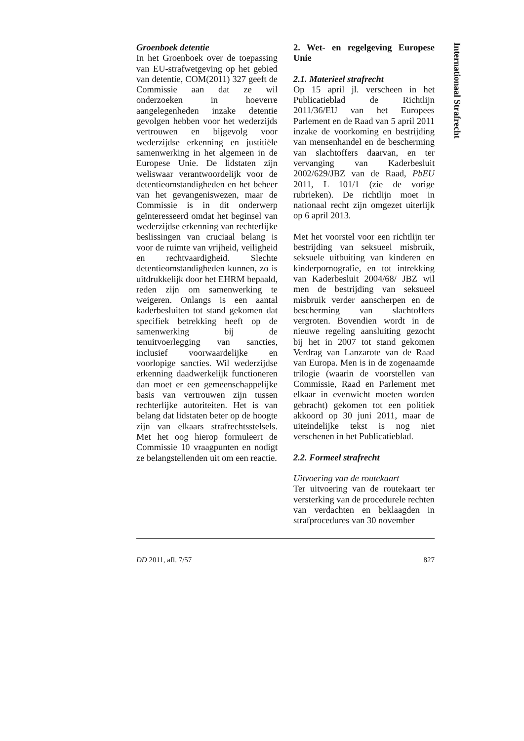Groenboek detentie
In het Groenboek over de toepassing van EU-strafwetgeving op het gebied van detentie, COM(2011) 327 geeft de Commissie aan dat ze wil onderzoeken in hoeverre aangelegenheden inzake detentie gevolgen hebben voor het wederzijds vertrouwen en bijgevolg voor wederzijdse erkenning en justitiële samenwerking in het algemeen in de Europese Unie. De lidstaten zijn weliswaar verantwoordelijk voor de detentieomstandigheden en het beheer van het gevangeniswezen, maar de Commissie is in dit onderwerp geïnteresseerd omdat het beginsel van wederzijdse erkenning van rechterlijke beslissingen van cruciaal belang is voor de ruimte van vrijheid, veiligheid en rechtvaardigheid. Slechte detentieomstandigheden kunnen, zo is uitdrukkelijk door het EHRM bepaald, reden zijn om samenwerking te weigeren. Onlangs is een aantal kaderbesluiten tot stand gekomen dat specifiek betrekking heeft op de samenwerking bij de tenuitvoerlegging van sancties, inclusief voorwaardelijke en voorlopige sancties. Wil wederzijdse erkenning daadwerkelijk functioneren dan moet er een gemeenschappelijke basis van vertrouwen zijn tussen rechterlijke autoriteiten. Het is van belang dat lidstaten beter op de hoogte zijn van elkaars strafrechtsstelsels. Met het oog hierop formuleert de Commissie 10 vraagpunten en nodigt ze belangstellenden uit om een reactie.
2. Wet- en regelgeving Europese Unie
2.1. Materieel strafrecht
Op 15 april jl. verscheen in het Publicatieblad de Richtlijn 2011/36/EU van het Europees Parlement en de Raad van 5 april 2011 inzake de voorkoming en bestrijding van mensenhandel en de bescherming van slachtoffers daarvan, en ter vervanging van Kaderbesluit 2002/629/JBZ van de Raad, PbEU 2011, L 101/1 (zie de vorige rubrieken). De richtlijn moet in nationaal recht zijn omgezet uiterlijk op 6 april 2013.
Met het voorstel voor een richtlijn ter bestrijding van seksueel misbruik, seksuele uitbuiting van kinderen en kinderpornografie, en tot intrekking van Kaderbesluit 2004/68/ JBZ wil men de bestrijding van seksueel misbruik verder aanscherpen en de bescherming van slachtoffers vergroten. Bovendien wordt in de nieuwe regeling aansluiting gezocht bij het in 2007 tot stand gekomen Verdrag van Lanzarote van de Raad van Europa. Men is in de zogenaamde trilogie (waarin de voorstellen van Commissie, Raad en Parlement met elkaar in evenwicht moeten worden gebracht) gekomen tot een politiek akkoord op 30 juni 2011, maar de uiteindelijke tekst is nog niet verschenen in het Publicatieblad.
2.2. Formeel strafrecht
Uitvoering van de routekaart
Ter uitvoering van de routekaart ter versterking van de procedurele rechten van verdachten en beklaagden in strafprocedures van 30 november
Internationaal Strafrecht
DD 2011, afl. 7/57 827